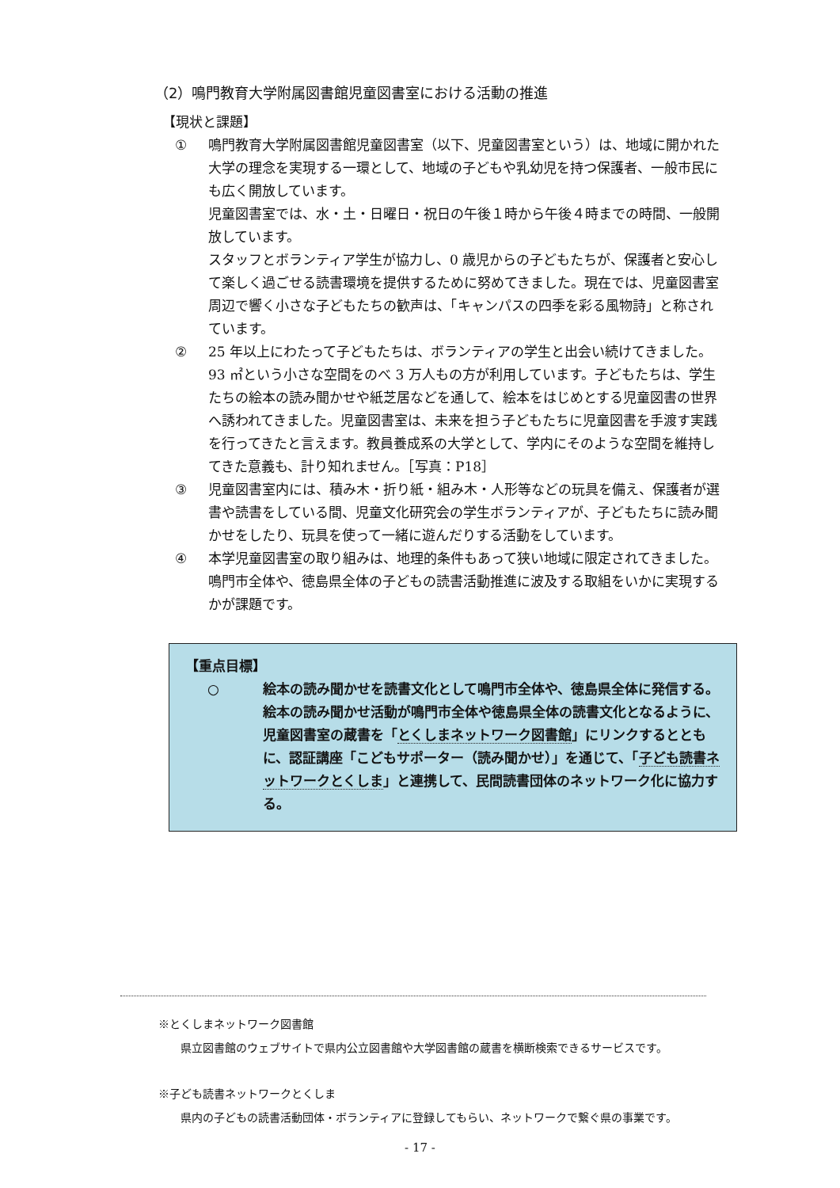（2）鳴門教育大学附属図書館児童図書室における活動の推進
【現状と課題】
① 鳴門教育大学附属図書館児童図書室（以下、児童図書室という）は、地域に開かれた大学の理念を実現する一環として、地域の子どもや乳幼児を持つ保護者、一般市民にも広く開放しています。
児童図書室では、水・土・日曜日・祝日の午後１時から午後４時までの時間、一般開放しています。
スタッフとボランティア学生が協力し、0 歳児からの子どもたちが、保護者と安心して楽しく過ごせる読書環境を提供するために努めてきました。現在では、児童図書室周辺で響く小さな子どもたちの歓声は、「キャンパスの四季を彩る風物詩」と称されています。
② 25 年以上にわたって子どもたちは、ボランティアの学生と出会い続けてきました。93 ㎡という小さな空間をのべ 3 万人もの方が利用しています。子どもたちは、学生たちの絵本の読み聞かせや紙芝居などを通して、絵本をはじめとする児童図書の世界へ誘われてきました。児童図書室は、未来を担う子どもたちに児童図書を手渡す実践を行ってきたと言えます。教員養成系の大学として、学内にそのような空間を維持してきた意義も、計り知れません。［写真：P18］
③ 児童図書室内には、積み木・折り紙・組み木・人形等などの玩具を備え、保護者が選書や読書をしている間、児童文化研究会の学生ボランティアが、子どもたちに読み聞かせをしたり、玩具を使って一緒に遊んだりする活動をしています。
④ 本学児童図書室の取り組みは、地理的条件もあって狭い地域に限定されてきました。鳴門市全体や、徳島県全体の子どもの読書活動推進に波及する取組をいかに実現するかが課題です。
【重点目標】
○ 絵本の読み聞かせを読書文化として鳴門市全体や、徳島県全体に発信する。絵本の読み聞かせ活動が鳴門市全体や徳島県全体の読書文化となるように、児童図書室の蔵書を「とくしまネットワーク図書館」にリンクするとともに、認証講座「こどもサポーター（読み聞かせ）」を通じて、「子ども読書ネットワークとくしま」と連携して、民間読書団体のネットワーク化に協力する。
※とくしまネットワーク図書館
県立図書館のウェブサイトで県内公立図書館や大学図書館の蔵書を横断検索できるサービスです。
※子ども読書ネットワークとくしま
県内の子どもの読書活動団体・ボランティアに登録してもらい、ネットワークで繋ぐ県の事業です。
- 17 -